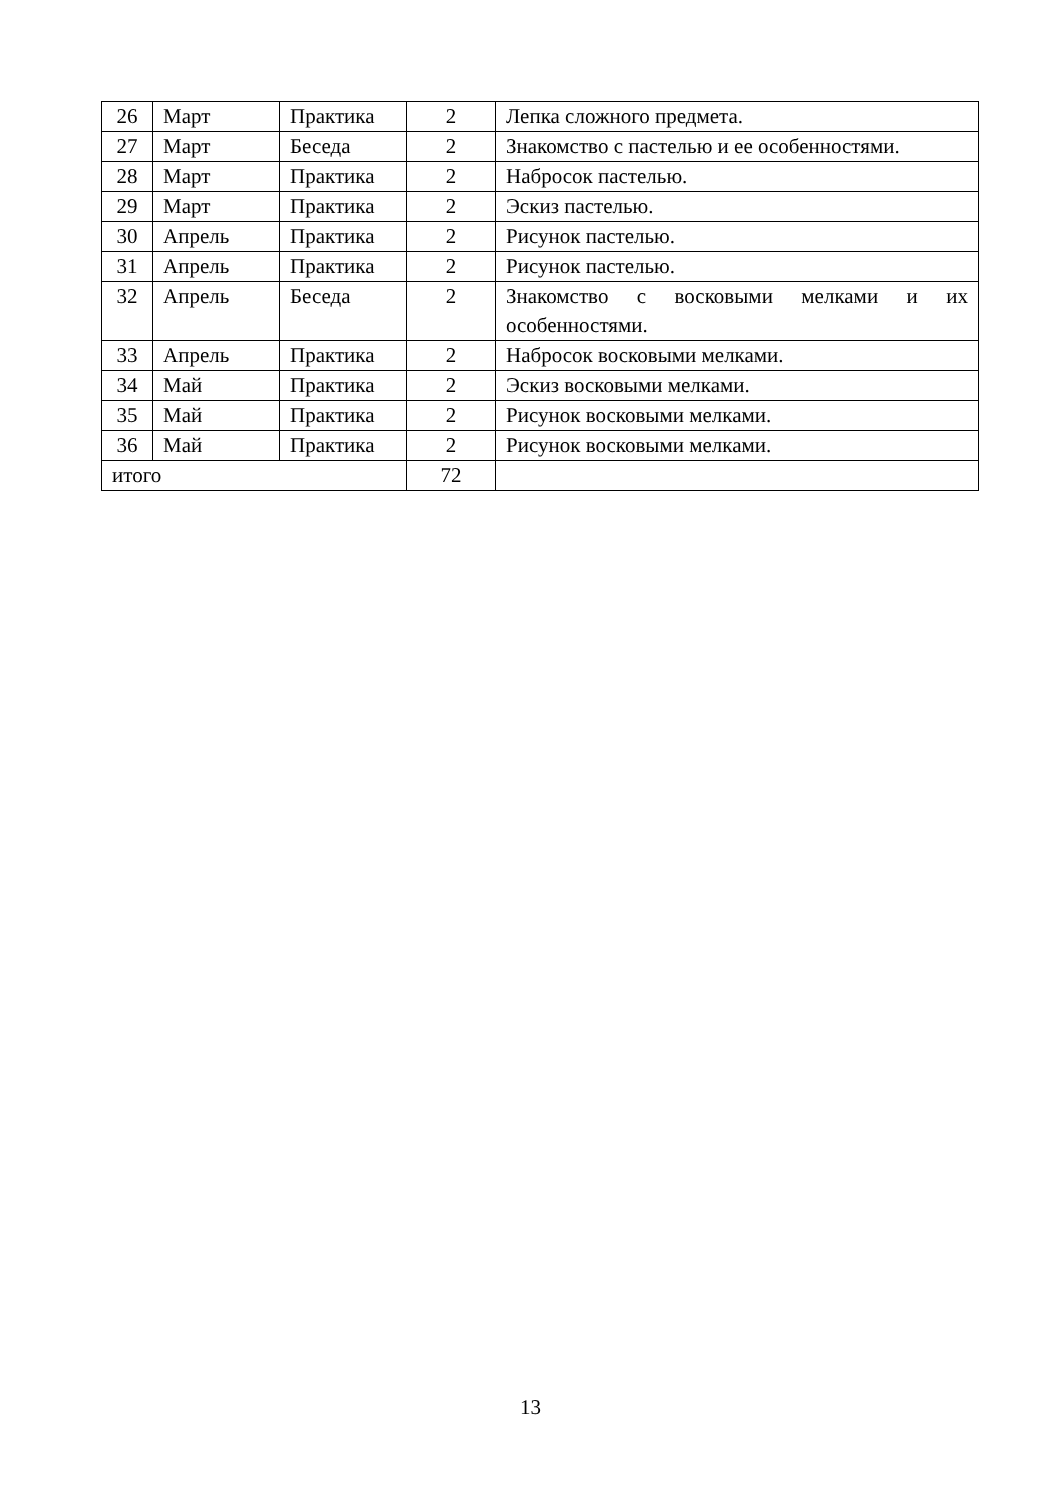| 26 | Март | Практика | 2 | Лепка сложного предмета. |
| 27 | Март | Беседа | 2 | Знакомство с пастелью и ее особенностями. |
| 28 | Март | Практика | 2 | Набросок пастелью. |
| 29 | Март | Практика | 2 | Эскиз пастелью. |
| 30 | Апрель | Практика | 2 | Рисунок пастелью. |
| 31 | Апрель | Практика | 2 | Рисунок пастелью. |
| 32 | Апрель | Беседа | 2 | Знакомство с восковыми мелками и их особенностями. |
| 33 | Апрель | Практика | 2 | Набросок восковыми мелками. |
| 34 | Май | Практика | 2 | Эскиз восковыми мелками. |
| 35 | Май | Практика | 2 | Рисунок восковыми мелками. |
| 36 | Май | Практика | 2 | Рисунок восковыми мелками. |
| итого | | | 72 | |
13